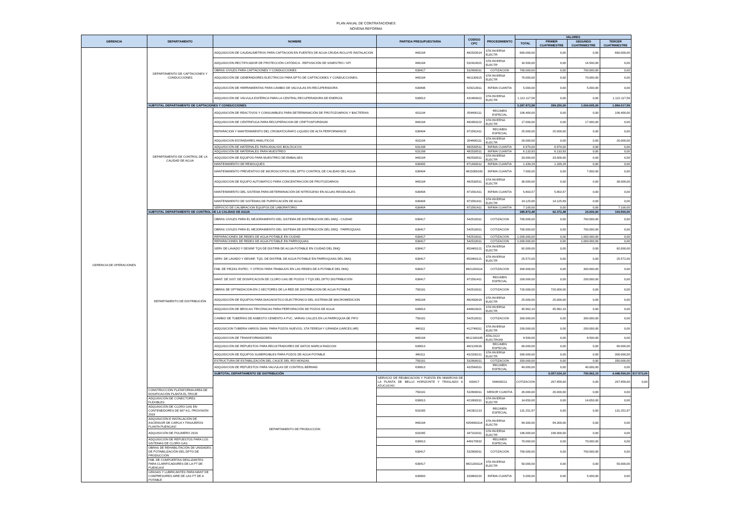PLAN ANUAL DE CONTRATACIONES
NOVENA REFORMA
| GERENCIA | DEPARTAMENTO | NOMBRE | PARTIDA PRESUPUESTARIA | CODIGO CPC | PROCEDIMIENTO | VALORES | | | | |
| --- | --- | --- | --- | --- | --- | --- | --- | --- | --- | --- |
| | | | | | | TOTAL | PRIMER CUATRIMESTRE | SEGUNDO CUATRIMESTRE | TERCER CUATRIMESTRE | |
| GERENCIA DE OPERACIONES | DEPARTAMENTO DE CAPTACIONES Y CONDUCCIONES | ADQUISICION DE CAUDALIMETROS PARA CAPTACION EN FUENTES DE AGUA CRUDA INCLUYE INSTALACION | 840104 | 482520014 | STA INVERSA ELECTR | 660.000,00 | 0,00 | 0,00 | 660.000,00 | |
| | | ADQUISICIÓN RECTIFICADOR DE PROTECCIÓN CATÓDICA - REPOSICIÓN DE SINIESTRO / SPI | 840104 | 532410021 | STA INVERSA ELECTR | 16.500,00 | 0,00 | 16.500,00 | 0,00 | |
| | | OBRAS CIVILES PARA CAPTACIONES Y CONDUCCIONES | 630417 | 532900011 | COTIZACION | 700.000,00 | 0,00 | 700.000,00 | 0,00 | |
| | | ADQUISICIÓN DE GENERADORES ELÉCTRICOS PARA DPTO DE CAPTACIONES Y CONDUCCIONES. | 840104 | 461130015 | STA INVERSA ELECTR | 70.000,00 | 0,00 | 70.000,00 | 0,00 | |
| | | ADQUISICIÓN DE HERRAMIENTAS PARA CAMBIO DE VALVULAS EN RECUPERADORA | 630406 | 429213911 | INFIMA CUANTIA | 5.000,00 | 0,00 | 5.000,00 | 0,00 | |
| | | ADQUISICIÓN DE VÁLVULA ESFÉRICA PARA LA CENTRAL RECUPERADORA DE ENERGÍA | 630813 | 432400022 | STA INVERSA ELECTR | 1.122.117,58 | 0,00 | 0,00 | 1.122.117,58 | |
| | SUBTOTAL DEPARTAMENTO DE CAPTACIONES Y CONDUCCIONES | | | | | 3.287.872,58 | 399.250,00 | 1.004.005,00 | 1.884.617,58 | |
| | DEPARTAMENTO DE CONTROL DE LA CALIDAD DE AGUA | ADQUISICIÓN DE REACTIVOS Y CONSUMIBLES PARA DETERMINACIÓN DE PROTOZOARIOS Y BACTERIAS | 631104 | 354400111 | REGIMEN ESPECIAL | 106.400,00 | 0,00 | 0,00 | 106.400,00 | |
| | | ADQUISICION DE CENTRIFUGA PARA RECUPERACION DE CRIPTOSPORIDIUM | 840104 | 482650222 | STA INVERSA ELECTR | 17.000,00 | 0,00 | 17.000,00 | 0,00 | |
| | | REPARACION Y MANTENIMIENTO DEL CROMATOGRAFO LIQUIDO DE ALTA PERFORMANCE | 630404 | 871591411 | REGIMEN ESPECIAL | 25.000,00 | 25.000,00 | 0,00 | 0,00 | |
| | | ADQUISICION ESTANDARES ANALITICOS | 631104 | 354400111 | STA INVERSA ELECTR | 20.000,00 | 0,00 | 0,00 | 20.000,00 | |
| | | ADQUISICIÓN DE MATERIALES PARA ANALISIS BIOLÓGICOS | 631208 | 482530511 | INFIMA CUANTIA | 6.970,00 | 6.970,00 | 0,00 | 0,00 | |
| | | ADQUISICIÓN DE MATERIALES PARA MUESTREO | 631208 | 482530511 | INFIMA CUANTIA | 6.133,93 | 6.133,93 | 0,00 | 0,00 | |
| | | ADQUISICIÓN DE EQUIPOS PARA MUESTREO DE EMBALSES | 840104 | 482530511 | STA INVERSA ELECTR | 33.000,00 | 33.000,00 | 0,00 | 0,00 | |
| | | MANTENIMIENTO DE REMOLQUES | 630405 | 871430012 | INFIMA CUANTIA | 1.339,29 | 1.339,29 | 0,00 | 0,00 | |
| | | MANTENIMIENTO PREVENTIVO DE MICROSCOPIOS DEL DPTO CONTROL DE CALIDAD DEL AGUA | 630404 | 4815009160 | INFIMA CUANTIA | 7.000,00 | 0,00 | 7.000,00 | 0,00 | |
| | | ADQUISICION DE EQUIPO AUTOMATICO PARA CONCENTRACION DE PROTOZOARIOS | 840104 | 482530511 | STA INVERSA ELECTR | 36.000,00 | 0,00 | 0,00 | 36.000,00 | |
| | | MANTENIMIENTO DEL SISTEMA PARA DETERMINACIÓN DE NITRÓGENO EN AGUAS RESIDUALES | 630404 | 871591411 | INFIMA CUANTIA | 5.803,57 | 5.803,57 | 0,00 | 0,00 | |
| | | MANTENIMIENTO DE SISTEMAS DE PURIFICACIÓN DE AGUA | 630404 | 871591411 | STA INVERSA ELECTR | 14.125,69 | 14.125,69 | 0,00 | 0,00 | |
| | | SERVICIO DE CALIBRACION EQUIPOS DE LABORATORIO | 630404 | 871591411 | INFIMA CUANTIA | 7.100,00 | 0,00 | 0,00 | 7.100,00 | |
| | SUBTOTAL DEPARTAMENTO DE CONTROL DE LA CALIDAD DE AGUA | | | | | 285.872,48 | 92.372,48 | 24.000,00 | 169.500,00 | |
| | DEPARTAMENTO DE DISTRIBUCIÓN | OBRAS CIVILES PARA EL MEJORAMIENTO DEL SISTEMA DE DISTRIBUCION DEL DMQ - CIUDAD | 630417 | 542510011 | COTIZACION | 700.000,00 | 0,00 | 700.000,00 | 0,00 | |
| | | OBRAS CIVILES PARA EL MEJORAMIENTO DEL SISTEMA DE DISTRIBUCION DEL DMQ - PARROQUIAS | 630417 | 542510011 | COTIZACION | 700.000,00 | 0,00 | 700.000,00 | 0,00 | |
| | | REPARACIONES DE REDES DE AGUA POTABLE EN CIUDAD | 630417 | 542510011 | COTIZACION | 1.000.000,00 | 0,00 | 1.000.000,00 | 0,00 | |
| | | REPARACIONES DE REDES DE AGUA POTABLE EN PARROQUIAS | 630417 | 542510011 | COTIZACION | 1.000.000,00 | 0,00 | 1.000.000,00 | 0,00 | |
| | | SERV DE LAVADO Y DESINF TQS DE DISTRIB DE AGUA POTABLE EN CIUDAD DEL DMQ | 630417 | 853400121 | STA INVERSA ELECTR | 82.000,00 | 0,00 | 0,00 | 82.000,00 | |
| | | SERV. DE LAVADO Y DESINF. TQS. DE DISTRIB. DE AGUA POTABLE EN PARROQUIAS DEL DMQ | 630417 | 853400121 | STA INVERSA ELECTR | 25.572,00 | 0,00 | 0,00 | 25.572,00 | |
| | | FAB. DE PIEZAS ESPEC. Y OTROS PARA TRABAJOS EN LAS REDES DE A POTABLE DEL DMQ | 630417 | 8821200114 | COTIZACION | 300.000,00 | 0,00 | 300.000,00 | 0,00 | |
| | | MANT. DE SIST. DE DOSIFICACION DE CLORO GAS DE POZOS Y TQS DEL DPTO DISTRIBUCIÓN | 630417 | 871591411 | REGIMEN ESPECIAL | 200.000,00 | 0,00 | 200.000,00 | 0,00 | |
| | | OBRAS DE OPTIMIZACION EN 2 SECTORES DE LA RED DE DISTRIBUCION DE AGUA POTABLE | 750101 | 542510011 | COTIZACION | 720.000,00 | 720.000,00 | 0,00 | 0,00 | |
| | | ADQUISICIÓN DE EQUIPOS PARA DIAGNOSTICO ELECTRONICO DEL SISTEMA DE MACROMEDICION | 840104 | 482430019 | STA INVERSA ELECTR | 25.000,00 | 25.000,00 | 0,00 | 0,00 | |
| | | ADQUISICIÓN DE BROCAS TRICÓNICAS PARA PERFORACIÓN DE POZOS DE AGUA | 630813 | 444610021 | STA INVERSA ELECTR | 45.962,10 | 45.962,10 | 0,00 | 0,00 | |
| | | CAMBIO DE TUBERÍAS DE ASBESTO CEMENTO A PVC, VARIAS CALLES EN LA PARROQUIA DE PIFO | 750101 | 542510011 | COTIZACION | 300.000,00 | 0,00 | 300.000,00 | 0,00 | |
| | | ADQUSICION TUBERIA VARIOS DIAM. PARA POZOS NUEVOS, STA TERESA Y GRANDA GARCES (4R) | 840111 | 412740011 | STA INVERSA ELECTR | 200.000,00 | 0,00 | 200.000,00 | 0,00 | |
| | | ADQUISICION DE TRANSFORMADORES | 840104 | 4612100185 | ATALOGO ELECTRONI | 8.500,00 | 0,00 | 8.500,00 | 0,00 | |
| | | ADQUISICIÓN DE REPUESTOS PARA REGISTRADORES DE DATOS MARCA RADCOM | 630813 | 482120016 | REGIMEN ESPECIAL | 60.000,00 | 0,00 | 0,00 | 60.000,00 | |
| | | ADQUISICION DE EQUIPOS SUMERGIBLES PARA POZOS DE AGUA POTABLE | 840111 | 432200211 | STA INVERSA ELECTR | 300.000,00 | 0,00 | 0,00 | 300.000,00 | |
| | | ESTRUCTURA DE ESTABILIZACIÓN DEL CAUCE DEL RÍO MONJAS | 750101 | 532900011 | COTIZACION | 350.000,00 | 0,00 | 0,00 | 350.000,00 | |
| | | ADQUISICION DE REPUESTOS PARA VALVULAS DE CONTROL BERMAD | 630813 | 432540011 | REGIMEN ESPECIAL | 40.000,00 | 0,00 | 40.000,00 | 0,00 | |
| | | SUBTOTAL DEPARTAMENTO DE DISTRIBUCIÓN | | | | | 6.057.034,10 | 790.962,10 | 4.448.500,00 | 817.572,00 |
| | | DEPARTAMENTO DE PRODUCCIÓN | SERVICIO DE REUBICACION Y PUESTA EN NMARCHA DE LA PLANTA DE BELLO HORIZONTE Y TRASLADO A ATUCUCHO | 630417 | 544000211 | COTIZACION | 267.858,00 | 0,00 | 267.858,00 | 0,00 |
| | CONSTRUCCIÓN PLATAFORMA AREA DE DOSIFICACIÓN PLANTA EL TROJE | | 750101 | 532900011 | MENOR CUANTIA | 26.000,00 | 26.000,00 | 0,00 | 0,00 | |
| | ADQUISICIÓN DE CONECTORES FLEXIBLES | | 630813 | 421900311 | STA INVERSA ELECTR | 14.650,00 | 0,00 | 14.650,00 | 0,00 | |
| | ADQUISICIÓN DE CLORO GAS EN CONTENEDORES DE 907 KG, PROVISIÓN 2019 | | 631005 | 342301213 | REGIMEN ESPECIAL | 131.251,97 | 0,00 | 0,00 | 131.251,97 | |
| | ADQUISICIÓN E INSTALACIÓN DE ASCENSOR DE CARGA Y PASAJEROS PLANTA PUENGASÍ | | 840104 | 4354000114 | STA INVERSA ELECTR | 94.300,00 | 94.300,00 | 0,00 | 0,00 | |
| | ADQUISICIÓN DE POLIMERO 2019 | | 631005 | 347102011 | STA INVERSA ELECTR | 196.000,00 | 196.000,00 | 0,00 | 0,00 | |
| | ADQUISICIÓN DE REPUESTOS PARA LOS SISTEMAS DE CLORO GAS | | 630813 | 449170932 | REGIMEN ESPECIAL | 70.000,00 | 0,00 | 70.000,00 | 0,00 | |
| | OBRAS DE REHABILITACIÓN DE UNIDADES DE POTABILIZACIÓN DEL DPTO DE PRODUCCIÓN | | 630417 | 532900011 | COTIZACION | 700.000,00 | 0,00 | 700.000,00 | 0,00 | |
| | FAB. DE COMPUERTAS DESLIZANTES PARA CLARIFICADORES DE LA PT DE PUENGASÍ | | 630417 | 8821200114 | STA INVERSA ELECTR | 50.000,00 | 0,00 | 0,00 | 50.000,00 | |
| | GRASAS Y LUBRICANTES PARA MANT DE COMPRESORES AIRE DE LAS PT DE A POTABLE | | 630803 | 333800232 | INFIMA CUANTIA | 5.000,00 | 0,00 | 5.000,00 | 0,00 | |